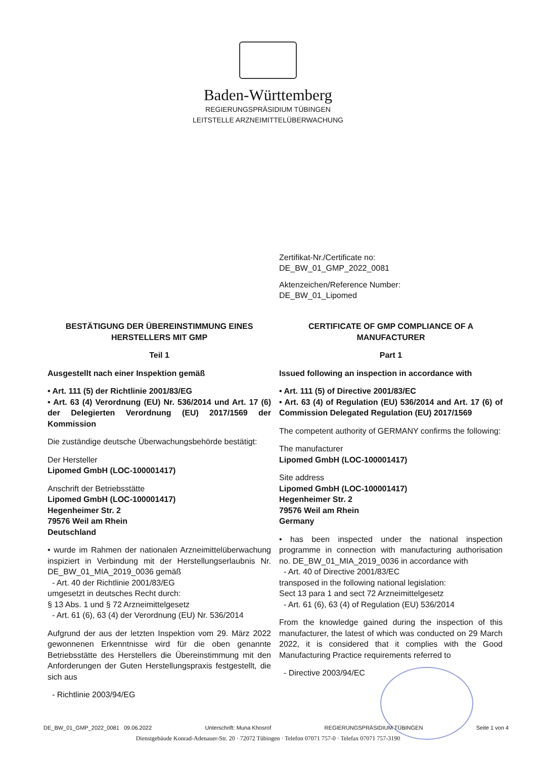Baden-Württemberg
REGIERUNGSPRÄSIDIUM TÜBINGEN
LEITSTELLE ARZNEIMITTELÜBERWACHUNG
Zertifikat-Nr./Certificate no:
DE_BW_01_GMP_2022_0081
Aktenzeichen/Reference Number:
DE_BW_01_Lipomed
BESTÄTIGUNG DER ÜBEREINSTIMMUNG EINES HERSTELLERS MIT GMP
Teil 1
Ausgestellt nach einer Inspektion gemäß
• Art. 111 (5) der Richtlinie 2001/83/EG
• Art. 63 (4) Verordnung (EU) Nr. 536/2014 und Art. 17 (6) der Delegierten Verordnung (EU) 2017/1569 der Kommission
Die zuständige deutsche Überwachungsbehörde bestätigt:
Der Hersteller
Lipomed GmbH (LOC-100001417)
Anschrift der Betriebsstätte
Lipomed GmbH (LOC-100001417)
Hegenheimer Str. 2
79576 Weil am Rhein
Deutschland
• wurde im Rahmen der nationalen Arzneimittelüberwachung inspiziert in Verbindung mit der Herstellungserlaubnis Nr. DE_BW_01_MIA_2019_0036 gemäß
- Art. 40 der Richtlinie 2001/83/EG
umgesetzt in deutsches Recht durch:
§ 13 Abs. 1 und § 72 Arzneimittelgesetz
- Art. 61 (6), 63 (4) der Verordnung (EU) Nr. 536/2014
Aufgrund der aus der letzten Inspektion vom 29. März 2022 gewonnenen Erkenntnisse wird für die oben genannte Betriebsstätte des Herstellers die Übereinstimmung mit den Anforderungen der Guten Herstellungspraxis festgestellt, die sich aus
- Richtlinie 2003/94/EG
CERTIFICATE OF GMP COMPLIANCE OF A MANUFACTURER
Part 1
Issued following an inspection in accordance with
• Art. 111 (5) of Directive 2001/83/EC
• Art. 63 (4) of Regulation (EU) 536/2014 and Art. 17 (6) of Commission Delegated Regulation (EU) 2017/1569
The competent authority of GERMANY confirms the following:
The manufacturer
Lipomed GmbH (LOC-100001417)
Site address
Lipomed GmbH (LOC-100001417)
Hegenheimer Str. 2
79576 Weil am Rhein
Germany
• has been inspected under the national inspection programme in connection with manufacturing authorisation no. DE_BW_01_MIA_2019_0036 in accordance with
- Art. 40 of Directive 2001/83/EC
transposed in the following national legislation:
Sect 13 para 1 and sect 72 Arzneimittelgesetz
- Art. 61 (6), 63 (4) of Regulation (EU) 536/2014
From the knowledge gained during the inspection of this manufacturer, the latest of which was conducted on 29 March 2022, it is considered that it complies with the Good Manufacturing Practice requirements referred to
- Directive 2003/94/EC
DE_BW_01_GMP_2022_0081 09.06.2022 Unterschrift: Muna Khosrof REGIERUNGSPRÄSIDIUM TÜBINGEN Seite 1 von 4
Dienstgebäude Konrad-Adenauer-Str. 20 · 72072 Tübingen · Telefon 07071 757-0 · Telefax 07071 757-3190